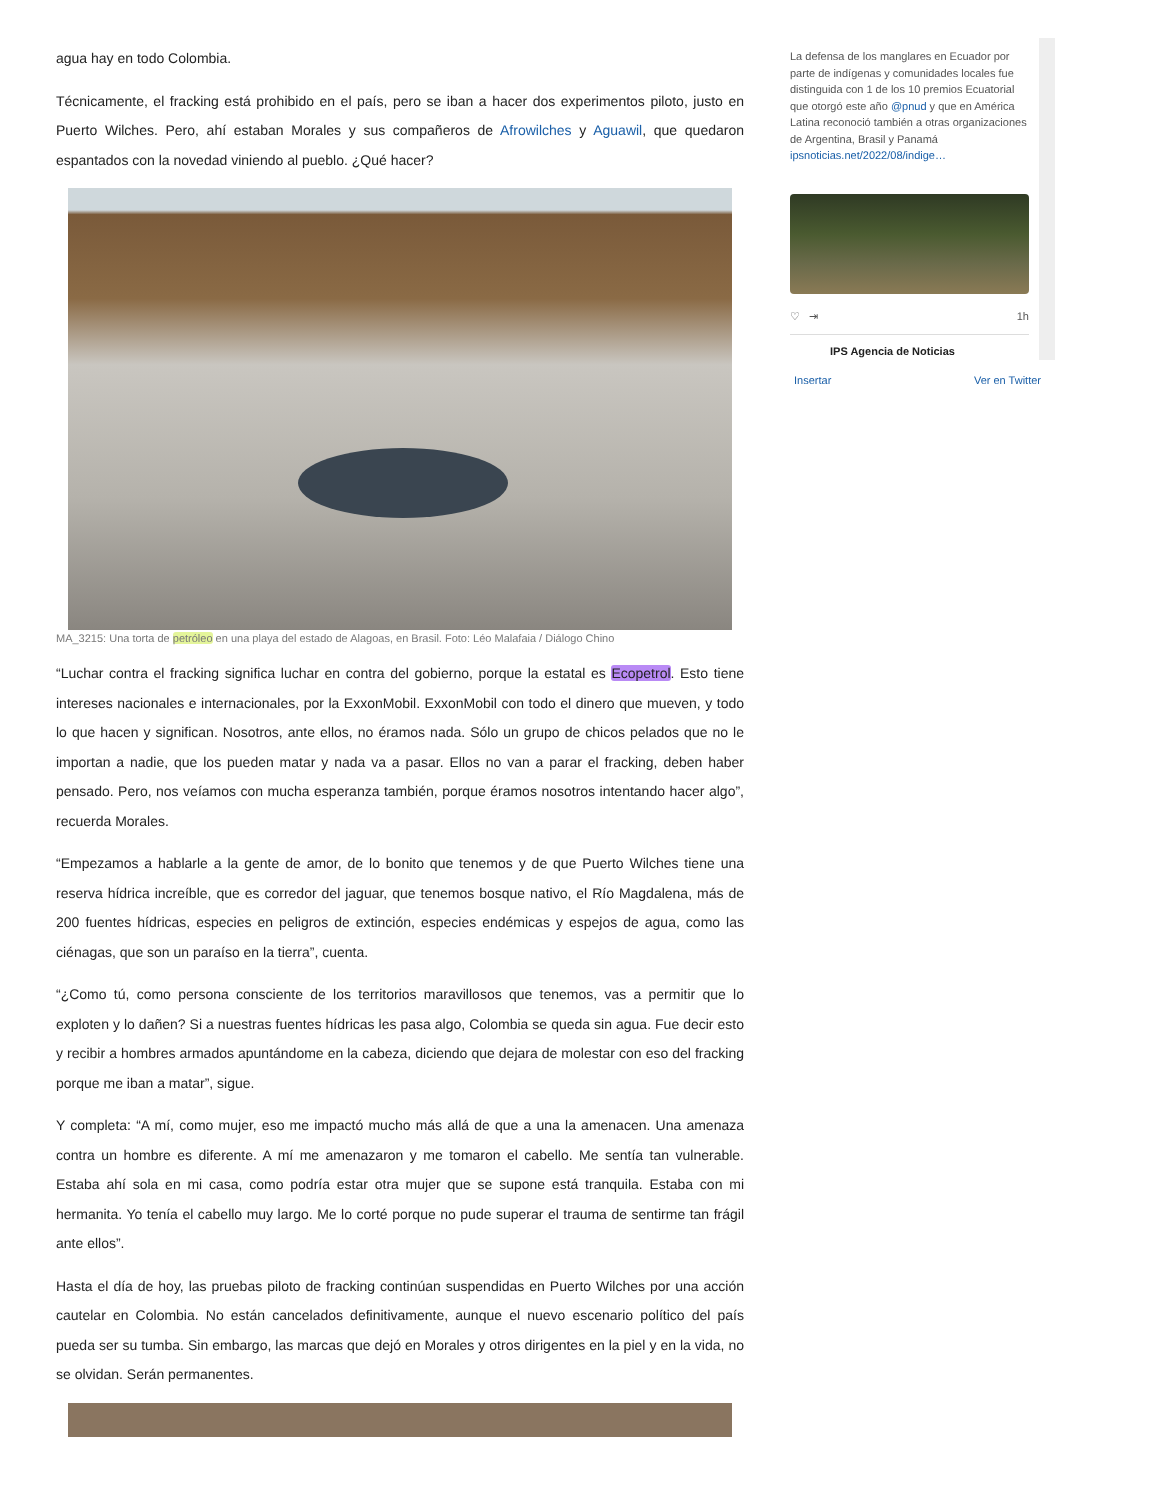agua hay en todo Colombia.
Técnicamente, el fracking está prohibido en el país, pero se iban a hacer dos experimentos piloto, justo en Puerto Wilches. Pero, ahí estaban Morales y sus compañeros de Afrowilches y Aguawil, que quedaron espantados con la novedad viniendo al pueblo. ¿Qué hacer?
MA_3215: Una torta de petróleo en una playa del estado de Alagoas, en Brasil. Foto: Léo Malafaia / Diálogo Chino
“Luchar contra el fracking significa luchar en contra del gobierno, porque la estatal es Ecopetrol. Esto tiene intereses nacionales e internacionales, por la ExxonMobil. ExxonMobil con todo el dinero que mueven, y todo lo que hacen y significan. Nosotros, ante ellos, no éramos nada. Sólo un grupo de chicos pelados que no le importan a nadie, que los pueden matar y nada va a pasar. Ellos no van a parar el fracking, deben haber pensado. Pero, nos veíamos con mucha esperanza también, porque éramos nosotros intentando hacer algo”, recuerda Morales.
“Empezamos a hablarle a la gente de amor, de lo bonito que tenemos y de que Puerto Wilches tiene una reserva hídrica increíble, que es corredor del jaguar, que tenemos bosque nativo, el Río Magdalena, más de 200 fuentes hídricas, especies en peligros de extinción, especies endémicas y espejos de agua, como las ciénagas, que son un paraíso en la tierra”, cuenta.
“¿Como tú, como persona consciente de los territorios maravillosos que tenemos, vas a permitir que lo exploten y lo dañen? Si a nuestras fuentes hídricas les pasa algo, Colombia se queda sin agua. Fue decir esto y recibir a hombres armados apuntándome en la cabeza, diciendo que dejara de molestar con eso del fracking porque me iban a matar”, sigue.
Y completa: “A mí, como mujer, eso me impactó mucho más allá de que a una la amenacen. Una amenaza contra un hombre es diferente. A mí me amenazaron y me tomaron el cabello. Me sentía tan vulnerable. Estaba ahí sola en mi casa, como podría estar otra mujer que se supone está tranquila. Estaba con mi hermanita. Yo tenía el cabello muy largo. Me lo corté porque no pude superar el trauma de sentirme tan frágil ante ellos”.
Hasta el día de hoy, las pruebas piloto de fracking continúan suspendidas en Puerto Wilches por una acción cautelar en Colombia. No están cancelados definitivamente, aunque el nuevo escenario político del país pueda ser su tumba. Sin embargo, las marcas que dejó en Morales y otros dirigentes en la piel y en la vida, no se olvidan. Serán permanentes.
La defensa de los manglares en Ecuador por parte de indígenas y comunidades locales fue distinguida con 1 de los 10 premios Ecuatorial que otorgó este año @pnud y que en América Latina reconoció también a otras organizaciones de Argentina, Brasil y Panamá ipsnoticias.net/2022/08/indige…
♡ ⇥ 1h
IPS Agencia de Noticias
Insertar Ver en Twitter